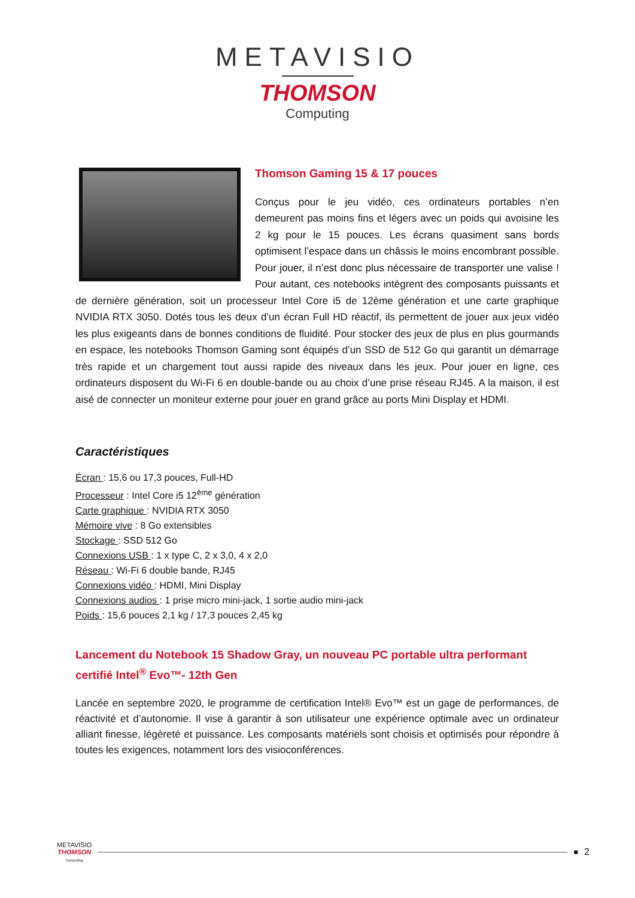METAVISIO
THOMSON
Computing
Thomson Gaming 15 & 17 pouces
Conçus pour le jeu vidéo, ces ordinateurs portables n’en demeurent pas moins fins et légers avec un poids qui avoisine les 2 kg pour le 15 pouces. Les écrans quasiment sans bords optimisent l’espace dans un châssis le moins encombrant possible. Pour jouer, il n’est donc plus nécessaire de transporter une valise ! Pour autant, ces notebooks intègrent des composants puissants et de dernière génération, soit un processeur Intel Core i5 de 12ème génération et une carte graphique NVIDIA RTX 3050. Dotés tous les deux d’un écran Full HD réactif, ils permettent de jouer aux jeux vidéo les plus exigeants dans de bonnes conditions de fluidité. Pour stocker des jeux de plus en plus gourmands en espace, les notebooks Thomson Gaming sont équipés d’un SSD de 512 Go qui garantit un démarrage très rapide et un chargement tout aussi rapide des niveaux dans les jeux. Pour jouer en ligne, ces ordinateurs disposent du Wi-Fi 6 en double-bande ou au choix d’une prise réseau RJ45. A la maison, il est aisé de connecter un moniteur externe pour jouer en grand grâce au ports Mini Display et HDMI.
Caractéristiques
Écran : 15,6 ou 17,3 pouces, Full-HD
Processeur : Intel Core i5 12<sup>ème</sup> génération
Carte graphique : NVIDIA RTX 3050
Mémoire vive : 8 Go extensibles
Stockage : SSD 512 Go
Connexions USB : 1 x type C, 2 x 3,0, 4 x 2,0
Réseau : Wi-Fi 6 double bande, RJ45
Connexions vidéo : HDMI, Mini Display
Connexions audios : 1 prise micro mini-jack, 1 sortie audio mini-jack
Poids : 15,6 pouces 2,1 kg / 17,3 pouces 2,45 kg
Lancement du Notebook 15 Shadow Gray, un nouveau PC portable ultra performant certifié Intel<sup>®</sup> Evo™- 12th Gen
Lancée en septembre 2020, le programme de certification Intel® Evo™ est un gage de performances, de réactivité et d’autonomie. Il vise à garantir à son utilisateur une expérience optimale avec un ordinateur alliant finesse, légèreté et puissance. Les composants matériels sont choisis et optimisés pour répondre à toutes les exigences, notamment lors des visioconférences.
METAVISIO
THOMSON
Computing
● 2